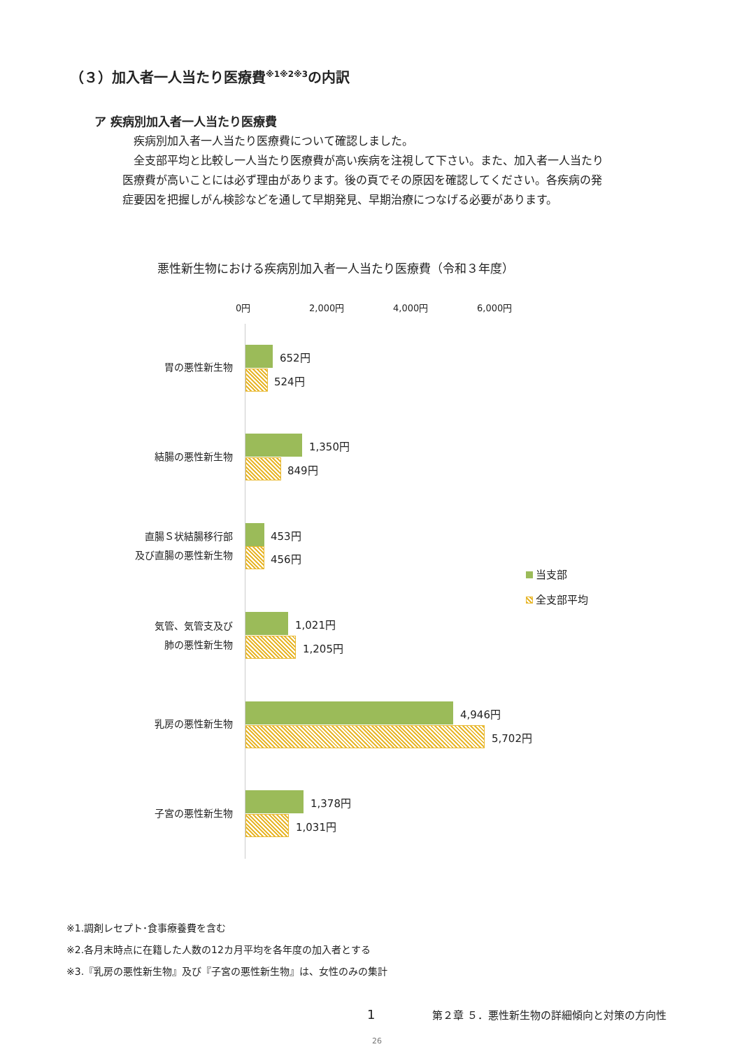（３）加入者一人当たり医療費<sup>※1※2※3</sup>の内訳
ア 疾病別加入者一人当たり医療費
　疾病別加入者一人当たり医療費について確認しました。
　全支部平均と比較し一人当たり医療費が高い疾病を注視して下さい。また、加入者一人当たり医療費が高いことには必ず理由があります。後の頁でその原因を確認してください。各疾病の発症要因を把握しがん検診などを通して早期発見、早期治療につなげる必要があります。
悪性新生物における疾病別加入者一人当たり医療費（令和３年度）
0円 2,000円 4,000円 6,000円
胃の悪性新生物
652円
524円
結腸の悪性新生物
1,350円
849円
直腸Ｓ状結腸移行部
及び直腸の悪性新生物
453円
456円
当支部
全支部平均
気管、気管支及び
肺の悪性新生物
1,021円
1,205円
乳房の悪性新生物
4,946円
5,702円
子宮の悪性新生物
1,378円
1,031円
※1.調剤レセプト･食事療養費を含む
※2.各月末時点に在籍した人数の12カ月平均を各年度の加入者とする
※3.『乳房の悪性新生物』及び『子宮の悪性新生物』は、女性のみの集計
1
第２章 ５．悪性新生物の詳細傾向と対策の方向性
26